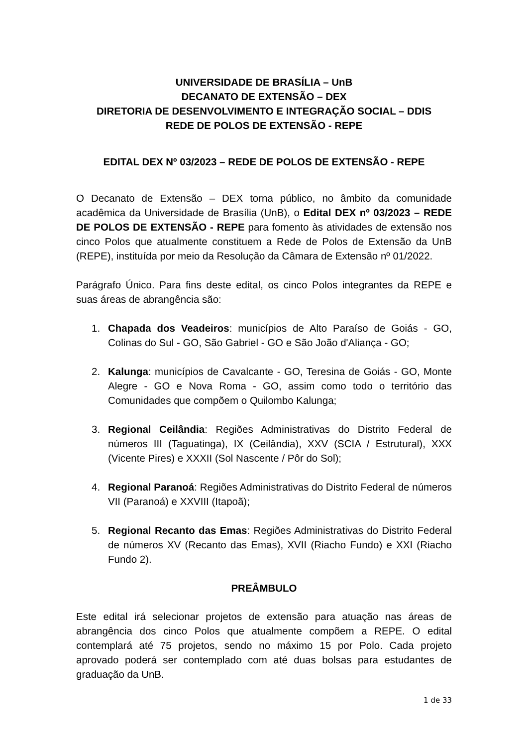UNIVERSIDADE DE BRASÍLIA – UnB
DECANATO DE EXTENSÃO – DEX
DIRETORIA DE DESENVOLVIMENTO E INTEGRAÇÃO SOCIAL – DDIS
REDE DE POLOS DE EXTENSÃO - REPE
EDITAL DEX Nº 03/2023 – REDE DE POLOS DE EXTENSÃO - REPE
O Decanato de Extensão – DEX torna público, no âmbito da comunidade acadêmica da Universidade de Brasília (UnB), o Edital DEX nº 03/2023 – REDE DE POLOS DE EXTENSÃO - REPE para fomento às atividades de extensão nos cinco Polos que atualmente constituem a Rede de Polos de Extensão da UnB (REPE), instituída por meio da Resolução da Câmara de Extensão nº 01/2022.
Parágrafo Único. Para fins deste edital, os cinco Polos integrantes da REPE e suas áreas de abrangência são:
1. Chapada dos Veadeiros: municípios de Alto Paraíso de Goiás - GO, Colinas do Sul - GO, São Gabriel - GO e São João d'Aliança - GO;
2. Kalunga: municípios de Cavalcante - GO, Teresina de Goiás - GO, Monte Alegre - GO e Nova Roma - GO, assim como todo o território das Comunidades que compõem o Quilombo Kalunga;
3. Regional Ceilândia: Regiões Administrativas do Distrito Federal de números III (Taguatinga), IX (Ceilândia), XXV (SCIA / Estrutural), XXX (Vicente Pires) e XXXII (Sol Nascente / Pôr do Sol);
4. Regional Paranoá: Regiões Administrativas do Distrito Federal de números VII (Paranoá) e XXVIII (Itapoã);
5. Regional Recanto das Emas: Regiões Administrativas do Distrito Federal de números XV (Recanto das Emas), XVII (Riacho Fundo) e XXI (Riacho Fundo 2).
PREÂMBULO
Este edital irá selecionar projetos de extensão para atuação nas áreas de abrangência dos cinco Polos que atualmente compõem a REPE. O edital contemplará até 75 projetos, sendo no máximo 15 por Polo. Cada projeto aprovado poderá ser contemplado com até duas bolsas para estudantes de graduação da UnB.
1 de 33